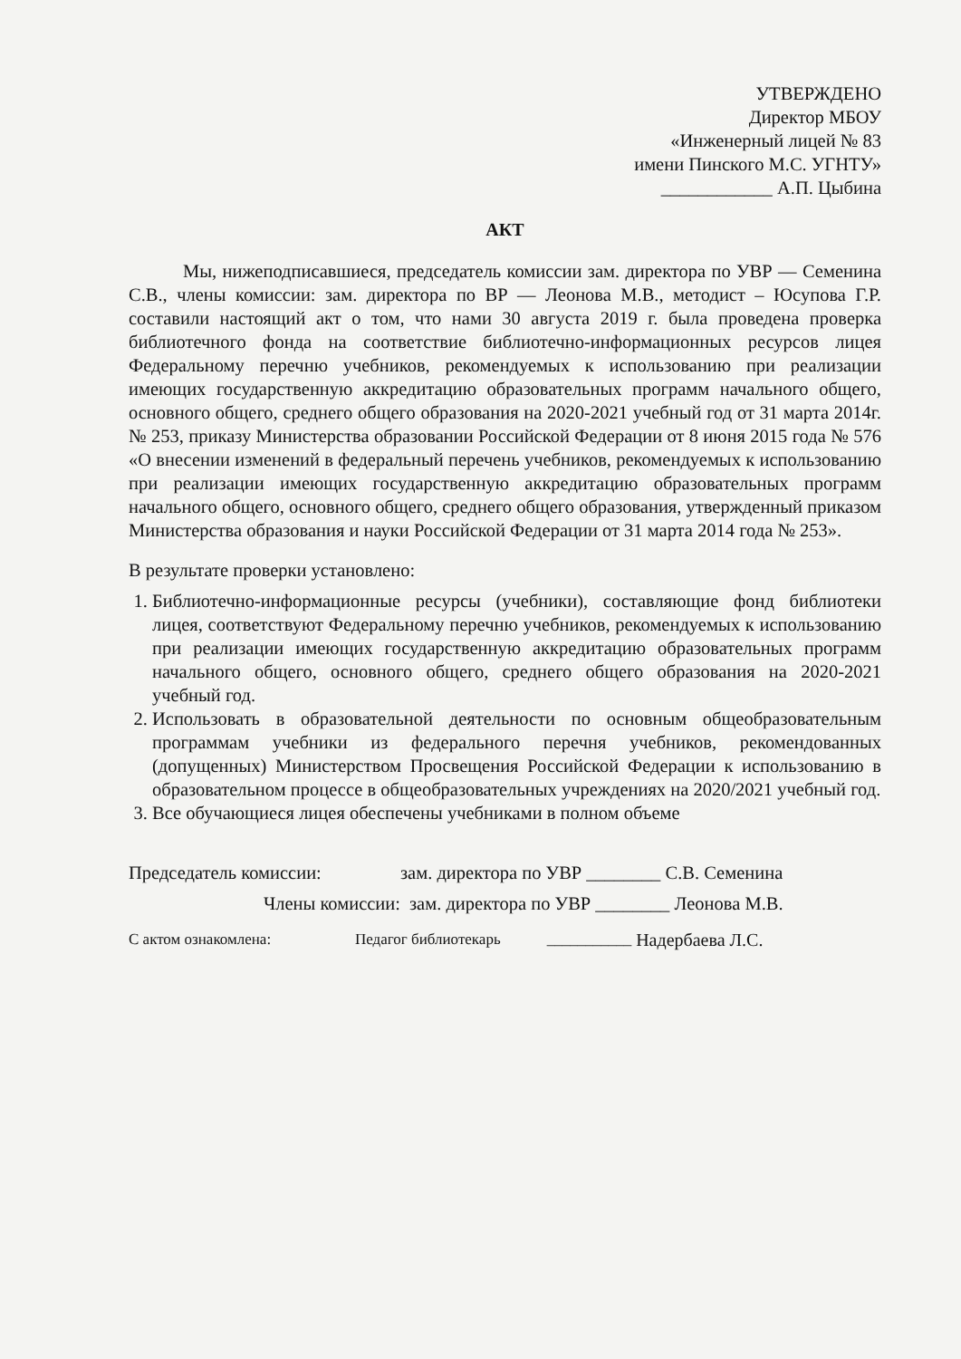УТВЕРЖДЕНО
Директор МБОУ
«Инженерный лицей № 83
имени Пинского М.С. УГНТУ»
____________ А.П. Цыбина
АКТ
Мы, нижеподписавшиеся, председатель комиссии зам. директора по УВР — Семенина С.В., члены комиссии: зам. директора по ВР — Леонова М.В., методист – Юсупова Г.Р. составили настоящий акт о том, что нами 30 августа 2019 г. была проведена проверка библиотечного фонда на соответствие библиотечно-информационных ресурсов лицея Федеральному перечню учебников, рекомендуемых к использованию при реализации имеющих государственную аккредитацию образовательных программ начального общего, основного общего, среднего общего образования на 2020-2021 учебный год от 31 марта 2014г. № 253, приказу Министерства образовании Российской Федерации от 8 июня 2015 года № 576 «О внесении изменений в федеральный перечень учебников, рекомендуемых к использованию при реализации имеющих государственную аккредитацию образовательных программ начального общего, основного общего, среднего общего образования, утвержденный приказом Министерства образования и науки Российской Федерации от 31 марта 2014 года № 253».
В результате проверки установлено:
1. Библиотечно-информационные ресурсы (учебники), составляющие фонд библиотеки лицея, соответствуют Федеральному перечню учебников, рекомендуемых к использованию при реализации имеющих государственную аккредитацию образовательных программ начального общего, основного общего, среднего общего образования на 2020-2021 учебный год.
2. Использовать в образовательной деятельности по основным общеобразовательным программам учебники из федерального перечня учебников, рекомендованных (допущенных) Министерством Просвещения Российской Федерации к использованию в образовательном процессе в общеобразовательных учреждениях на 2020/2021 учебный год.
3. Все обучающиеся лицея обеспечены учебниками в полном объеме
Председатель комиссии: зам. директора по УВР ________ С.В. Семенина
Члены комиссии: зам. директора по УВР ________ Леонова М.В.
С актом ознакомлена: Педагог библиотекарь ___________ Надербаева Л.С.